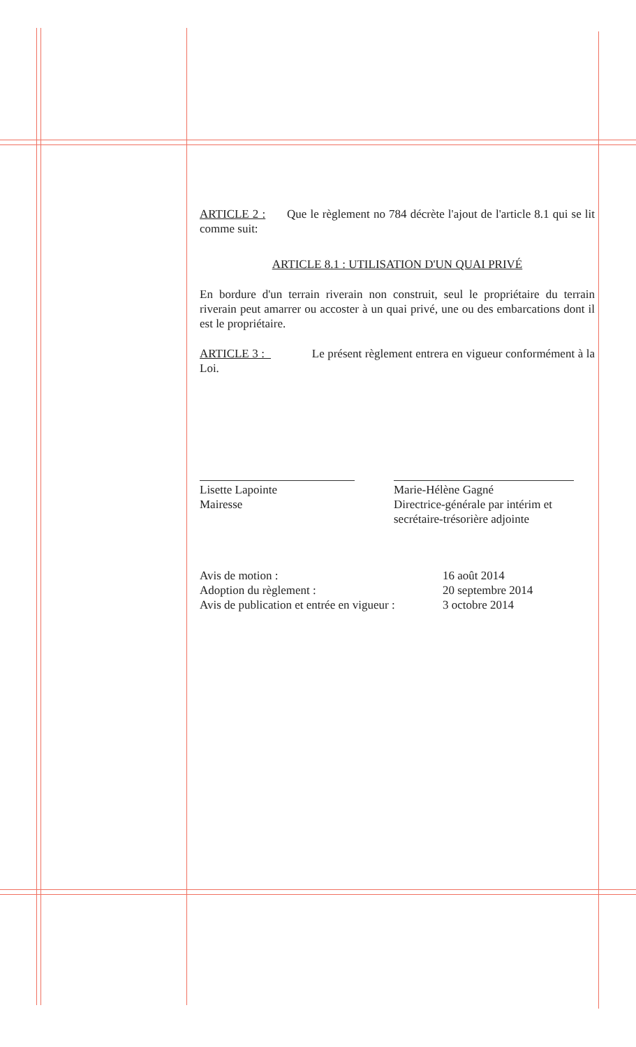ARTICLE 2 : Que le règlement no 784 décrète l'ajout de l'article 8.1 qui se lit comme suit:
ARTICLE 8.1 : UTILISATION D'UN QUAI PRIVÉ
En bordure d'un terrain riverain non construit, seul le propriétaire du terrain riverain peut amarrer ou accoster à un quai privé, une ou des embarcations dont il est le propriétaire.
ARTICLE 3 : Le présent règlement entrera en vigueur conformément à la Loi.
Lisette Lapointe
Mairesse
Marie-Hélène Gagné
Directrice-générale par intérim et
secrétaire-trésorière adjointe
Avis de motion :
Adoption du règlement :
Avis de publication et entrée en vigueur :
16 août 2014
20 septembre 2014
3 octobre 2014